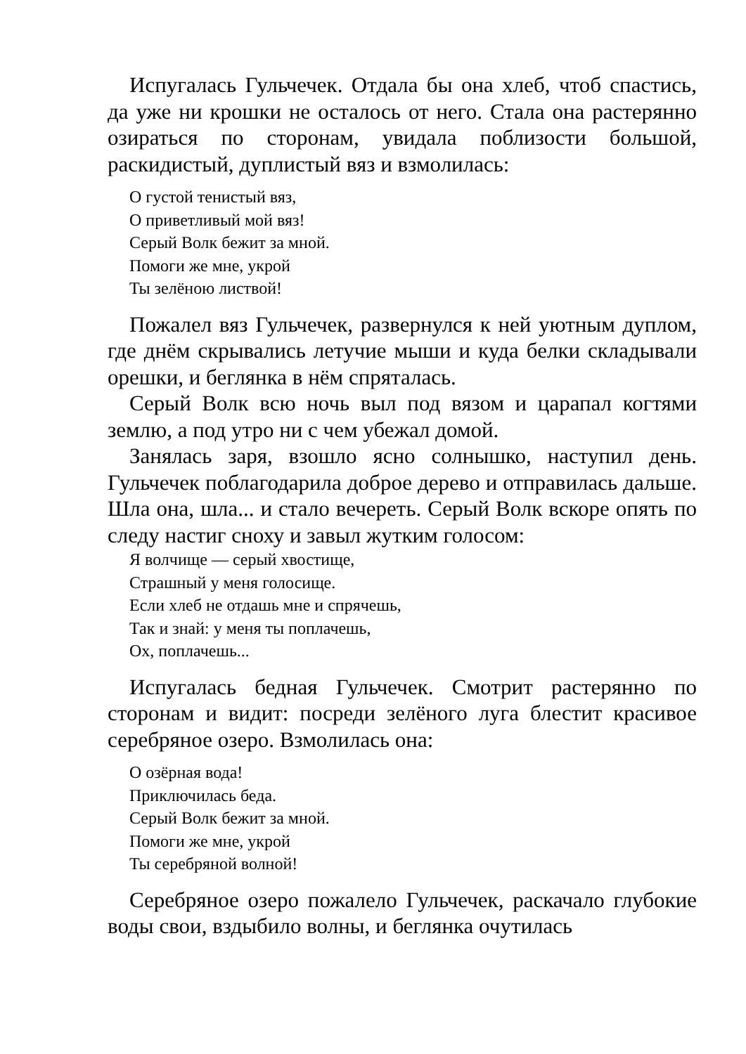Испугалась Гульчечек. Отдала бы она хлеб, чтоб спастись, да уже ни крошки не осталось от него. Стала она растерянно озираться по сторонам, увидала поблизости большой, раскидистый, дуплистый вяз и взмолилась:
О густой тенистый вяз,
О приветливый мой вяз!
Серый Волк бежит за мной.
Помоги же мне, укрой
Ты зелёною листвой!
Пожалел вяз Гульчечек, развернулся к ней уютным дуплом, где днём скрывались летучие мыши и куда белки складывали орешки, и беглянка в нём спряталась.
Серый Волк всю ночь выл под вязом и царапал когтями землю, а под утро ни с чем убежал домой.
Занялась заря, взошло ясно солнышко, наступил день. Гульчечек поблагодарила доброе дерево и отправилась дальше. Шла она, шла... и стало вечереть. Серый Волк вскоре опять по следу настиг сноху и завыл жутким голосом:
Я волчище — серый хвостище,
Страшный у меня голосище.
Если хлеб не отдашь мне и спрячешь,
Так и знай: у меня ты поплачешь,
Ох, поплачешь...
Испугалась бедная Гульчечек. Смотрит растерянно по сторонам и видит: посреди зелёного луга блестит красивое серебряное озеро. Взмолилась она:
О озёрная вода!
Приключилась беда.
Серый Волк бежит за мной.
Помоги же мне, укрой
Ты серебряной волной!
Серебряное озеро пожалело Гульчечек, раскачало глубокие воды свои, вздыбило волны, и беглянка очутилась